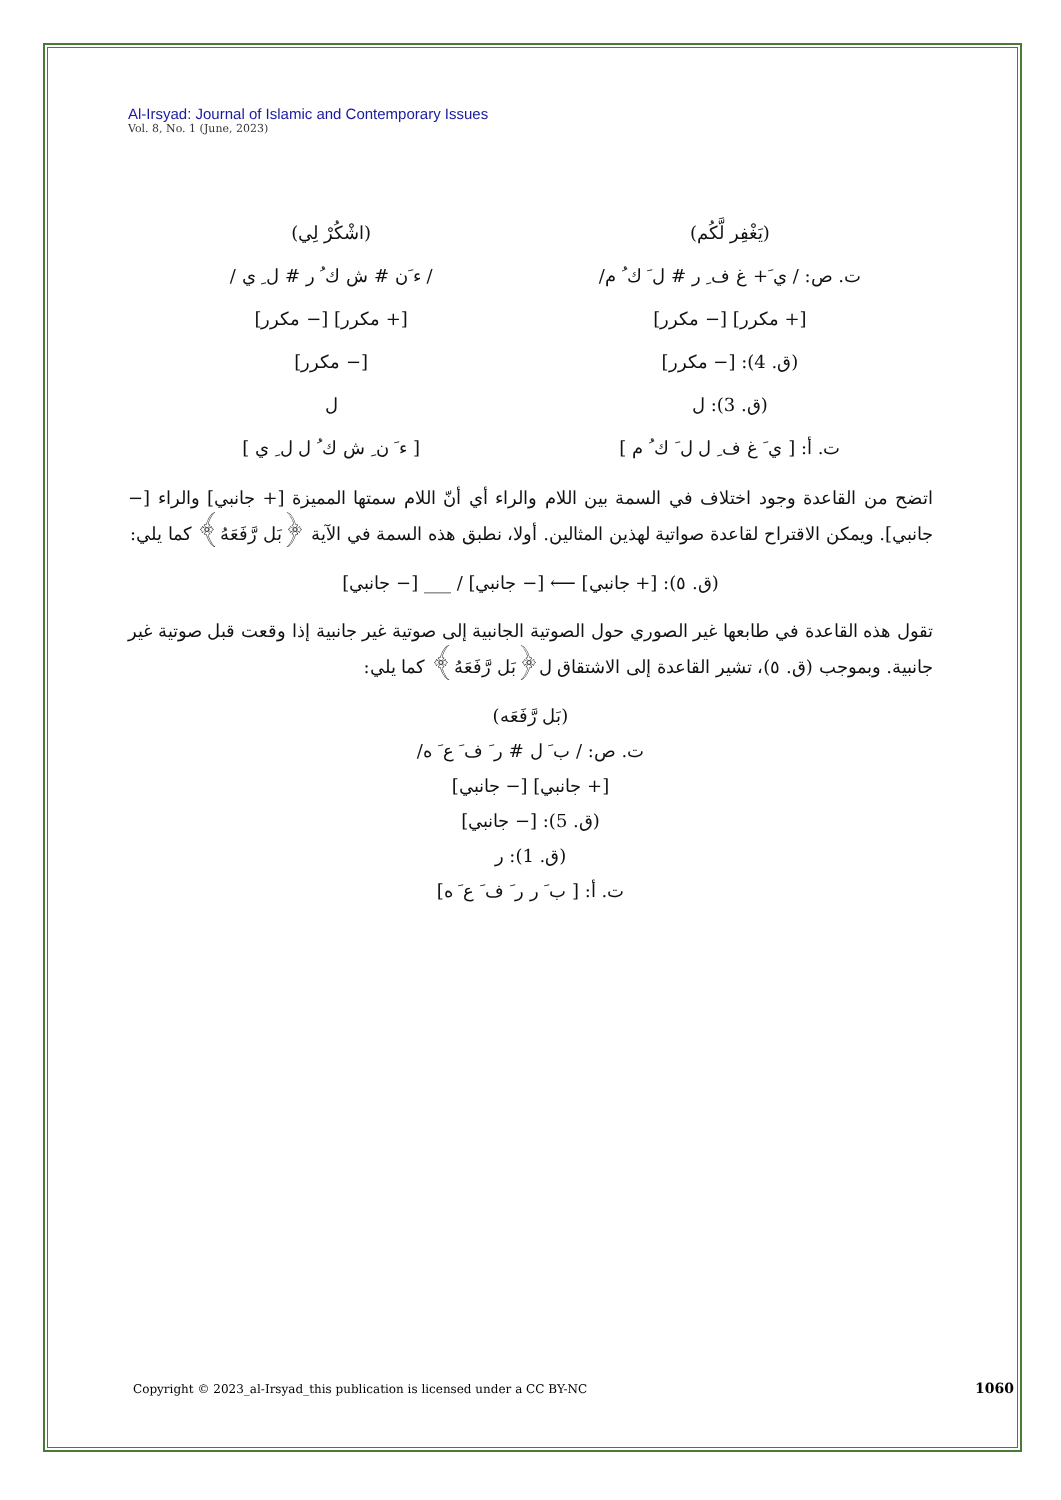Al-Irsyad: Journal of Islamic and Contemporary Issues
Vol. 8, No. 1 (June, 2023)
(يَغْفِر لَّكُم) (اشْكُرْ لِي)
ت. ص: / ي َ+ غ ف ِ ر # ل َ ك ُ م/
/ ء َن # ش ك ُ ر # ل ِ ي /
[+ مكرر] [− مكرر] [+ مكرر] [− مكرر]
(ق. 4): [− مكرر] [− مكرر]
(ق. 3): ل ل
ت. أ: [ ي َ غ ف ِ ل ل َ ك ُ م ]
[ ء َ ن ِ ش ك ُ ل ل ِ ي ]
اتضح من القاعدة وجود اختلاف في السمة بين اللام والراء أي أنّ اللام سمتها المميزة [+ جانبي] والراء [− جانبي]. ويمكن الاقتراح لقاعدة صواتية لهذين المثالين. أولا، نطبق هذه السمة في الآية ﴿بَل رَّفَعَهُ﴾ كما يلي:
(ق. ٥): [+ جانبي] ⟵ [− جانبي] / ___ [− جانبي]
تقول هذه القاعدة في طابعها غير الصوري حول الصوتية الجانبية إلى صوتية غير جانبية إذا وقعت قبل صوتية غير جانبية. وبموجب (ق. ٥)، تشير القاعدة إلى الاشتقاق ل﴿بَل رَّفَعَهُ﴾ كما يلي:
(بَل رَّفَعَه)
ت. ص: / ب َ ل # ر َ ف َ ع َ ه/
[+ جانبي] [− جانبي]
(ق. 5): [− جانبي]
(ق. 1): ر
ت. أ: [ ب َ ر ر َ ف َ ع َ ه]
Copyright © 2023_al-Irsyad_this publication is licensed under a CC BY-NC
1060